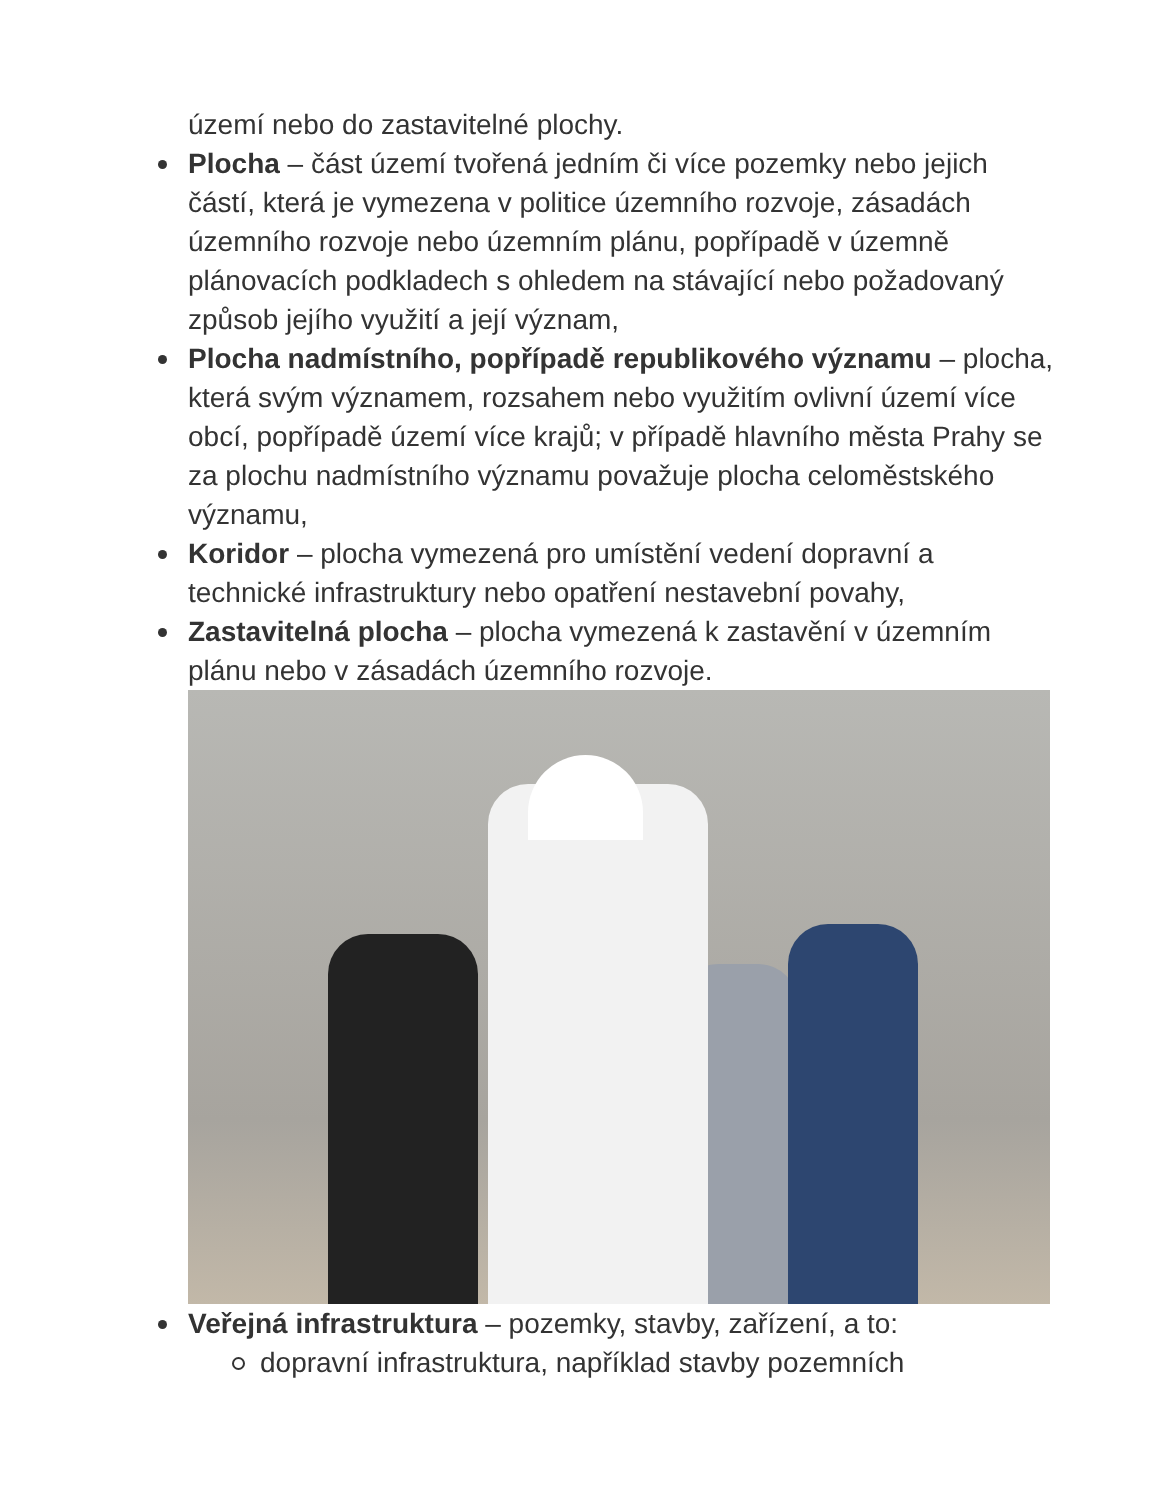území nebo do zastavitelné plochy.
Plocha – část území tvořená jedním či více pozemky nebo jejich částí, která je vymezena v politice územního rozvoje, zásadách územního rozvoje nebo územním plánu, popřípadě v územně plánovacích podkladech s ohledem na stávající nebo požadovaný způsob jejího využití a její význam,
Plocha nadmístního, popřípadě republikového významu – plocha, která svým významem, rozsahem nebo využitím ovlivní území více obcí, popřípadě území více krajů; v případě hlavního města Prahy se za plochu nadmístního významu považuje plocha celoměstského významu,
Koridor – plocha vymezená pro umístění vedení dopravní a technické infrastruktury nebo opatření nestavební povahy,
Zastavitelná plocha – plocha vymezená k zastavění v územním plánu nebo v zásadách územního rozvoje.
Veřejná infrastruktura – pozemky, stavby, zařízení, a to:
dopravní infrastruktura, například stavby pozemních